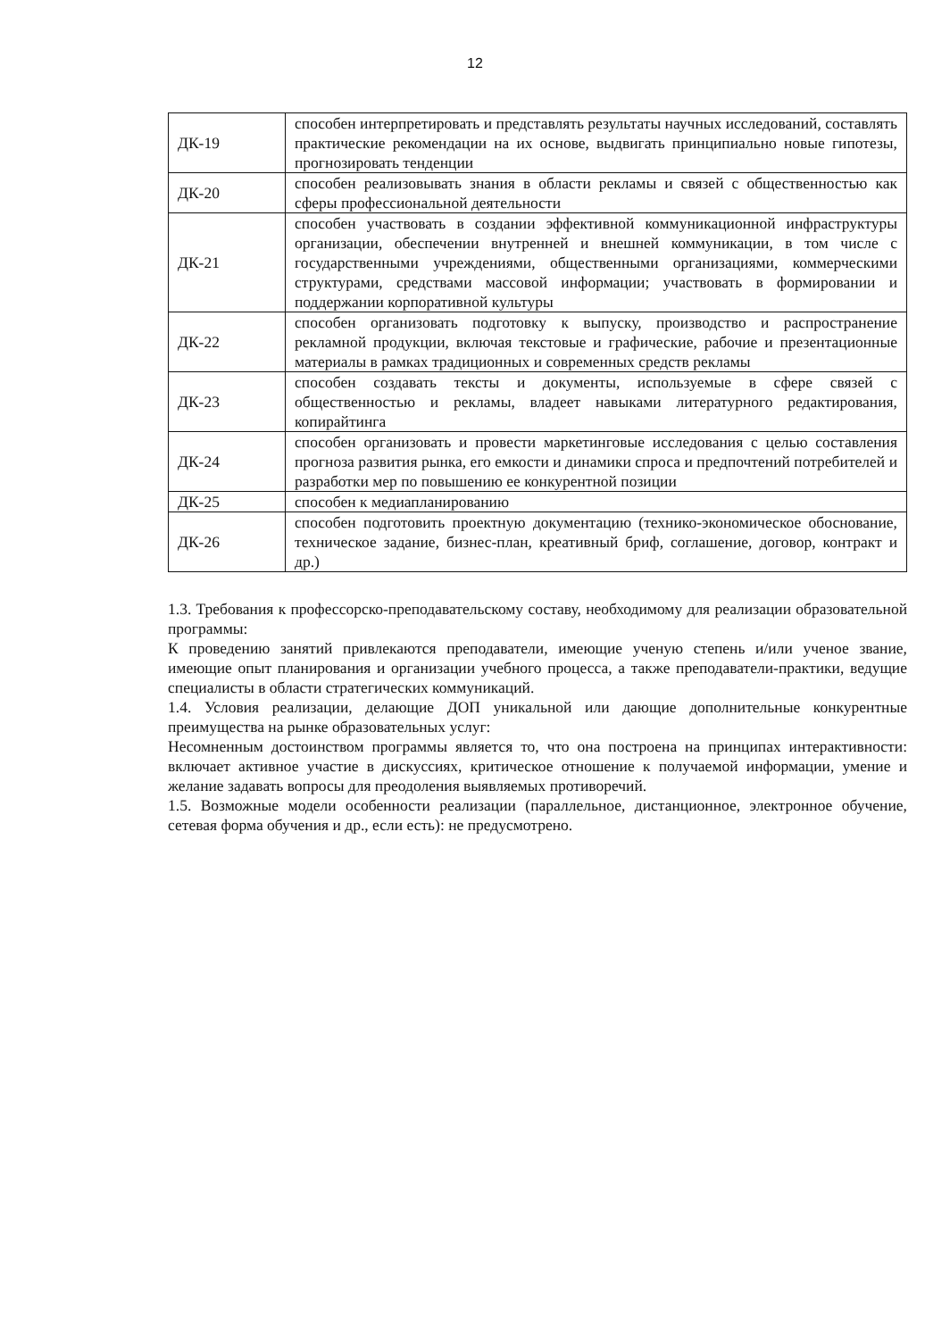12
| ДК-19 | способен интерпретировать и представлять результаты научных исследований, составлять практические рекомендации на их основе, выдвигать принципиально новые гипотезы, прогнозировать тенденции |
| ДК-20 | способен реализовывать знания в области рекламы и связей с общественностью как сферы профессиональной деятельности |
| ДК-21 | способен участвовать в создании эффективной коммуникационной инфраструктуры организации, обеспечении внутренней и внешней коммуникации, в том числе с государственными учреждениями, общественными организациями, коммерческими структурами, средствами массовой информации; участвовать в формировании и поддержании корпоративной культуры |
| ДК-22 | способен организовать подготовку к выпуску, производство и распространение рекламной продукции, включая текстовые и графические, рабочие и презентационные материалы в рамках традиционных и современных средств рекламы |
| ДК-23 | способен создавать тексты и документы, используемые в сфере связей с общественностью и рекламы, владеет навыками литературного редактирования, копирайтинга |
| ДК-24 | способен организовать и провести маркетинговые исследования с целью составления прогноза развития рынка, его емкости и динамики спроса и предпочтений потребителей и разработки мер по повышению ее конкурентной позиции |
| ДК-25 | способен к медиапланированию |
| ДК-26 | способен подготовить проектную документацию (технико-экономическое обоснование, техническое задание, бизнес-план, креативный бриф, соглашение, договор, контракт и др.) |
1.3. Требования к профессорско-преподавательскому составу, необходимому для реализации образовательной программы:
К проведению занятий привлекаются преподаватели, имеющие ученую степень и/или ученое звание, имеющие опыт планирования и организации учебного процесса, а также преподаватели-практики, ведущие специалисты в области стратегических коммуникаций.
1.4. Условия реализации, делающие ДОП уникальной или дающие дополнительные конкурентные преимущества на рынке образовательных услуг:
Несомненным достоинством программы является то, что она построена на принципах интерактивности: включает активное участие в дискуссиях, критическое отношение к получаемой информации, умение и желание задавать вопросы для преодоления выявляемых противоречий.
1.5. Возможные модели особенности реализации (параллельное, дистанционное, электронное обучение, сетевая форма обучения и др., если есть): не предусмотрено.